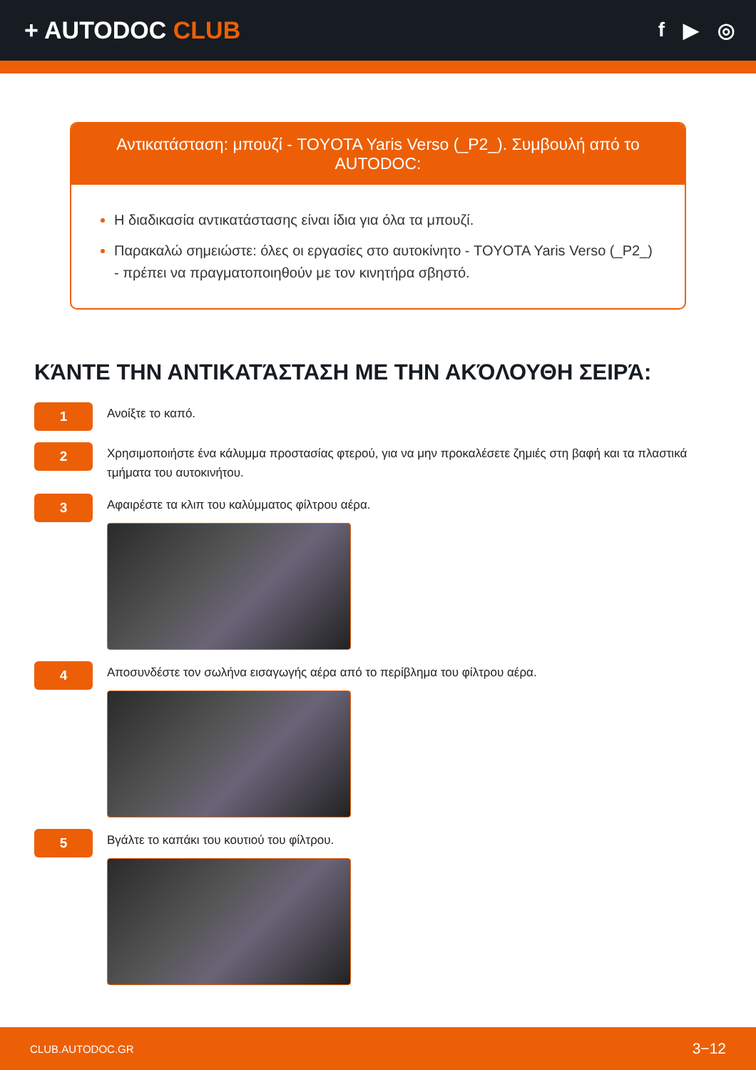+ AUTODOC CLUB
f ▶ ◎
Αντικατάσταση: μπουζί - TOYOTA Yaris Verso (_P2_). Συμβουλή από το AUTODOC:
Η διαδικασία αντικατάστασης είναι ίδια για όλα τα μπουζί.
Παρακαλώ σημειώστε: όλες οι εργασίες στο αυτοκίνητο - TOYOTA Yaris Verso (_P2_) - πρέπει να πραγματοποιηθούν με τον κινητήρα σβηστό.
ΚΆΝΤΕ ΤΗΝ ΑΝΤΙΚΑΤΆΣΤΑΣΗ ΜΕ ΤΗΝ ΑΚΌΛΟΥΘΗ ΣΕΙΡΆ:
1
Ανοίξτε το καπό.
2
Χρησιμοποιήστε ένα κάλυμμα προστασίας φτερού, για να μην προκαλέσετε ζημιές στη βαφή και τα πλαστικά τμήματα του αυτοκινήτου.
3
Αφαιρέστε τα κλιπ του καλύμματος φίλτρου αέρα.
4
Αποσυνδέστε τον σωλήνα εισαγωγής αέρα από το περίβλημα του φίλτρου αέρα.
5
Βγάλτε το καπάκι του κουτιού του φίλτρου.
CLUB.AUTODOC.GR 3−12